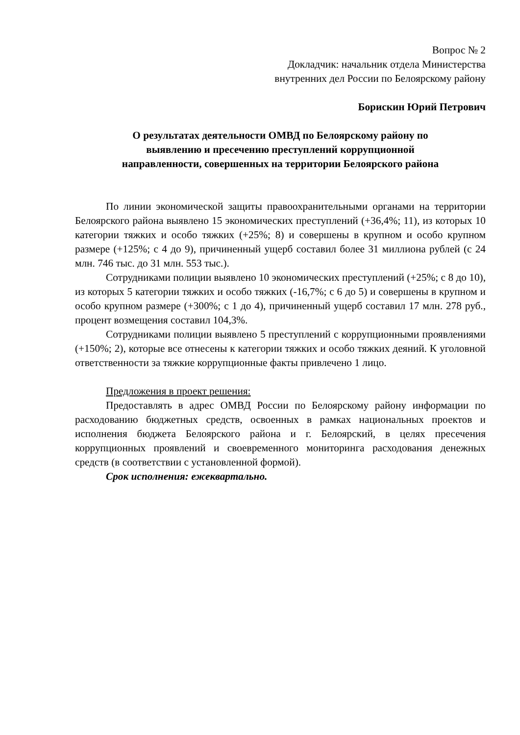Вопрос № 2
Докладчик: начальник отдела Министерства
внутренних дел России по Белоярскому району
Борискин Юрий Петрович
О результатах деятельности ОМВД по Белоярскому району по
выявлению и пресечению преступлений коррупционной
направленности, совершенных на территории Белоярского района
По линии экономической защиты правоохранительными органами на территории Белоярского района выявлено 15 экономических преступлений (+36,4%; 11), из которых 10 категории тяжких и особо тяжких (+25%; 8) и совершены в крупном и особо крупном размере (+125%; с 4 до 9), причиненный ущерб составил более 31 миллиона рублей (с 24 млн. 746 тыс. до 31 млн. 553 тыс.).
Сотрудниками полиции выявлено 10 экономических преступлений (+25%; с 8 до 10), из которых 5 категории тяжких и особо тяжких (-16,7%; с 6 до 5) и совершены в крупном и особо крупном размере (+300%; с 1 до 4), причиненный ущерб составил 17 млн. 278 руб., процент возмещения составил 104,3%.
Сотрудниками полиции выявлено 5 преступлений с коррупционными проявлениями (+150%; 2), которые все отнесены к категории тяжких и особо тяжких деяний. К уголовной ответственности за тяжкие коррупционные факты привлечено 1 лицо.
Предложения в проект решения:
Предоставлять в адрес ОМВД России по Белоярскому району информации по расходованию бюджетных средств, освоенных в рамках национальных проектов и исполнения бюджета Белоярского района и г. Белоярский, в целях пресечения коррупционных проявлений и своевременного мониторинга расходования денежных средств (в соответствии с установленной формой).
Срок исполнения: ежеквартально.